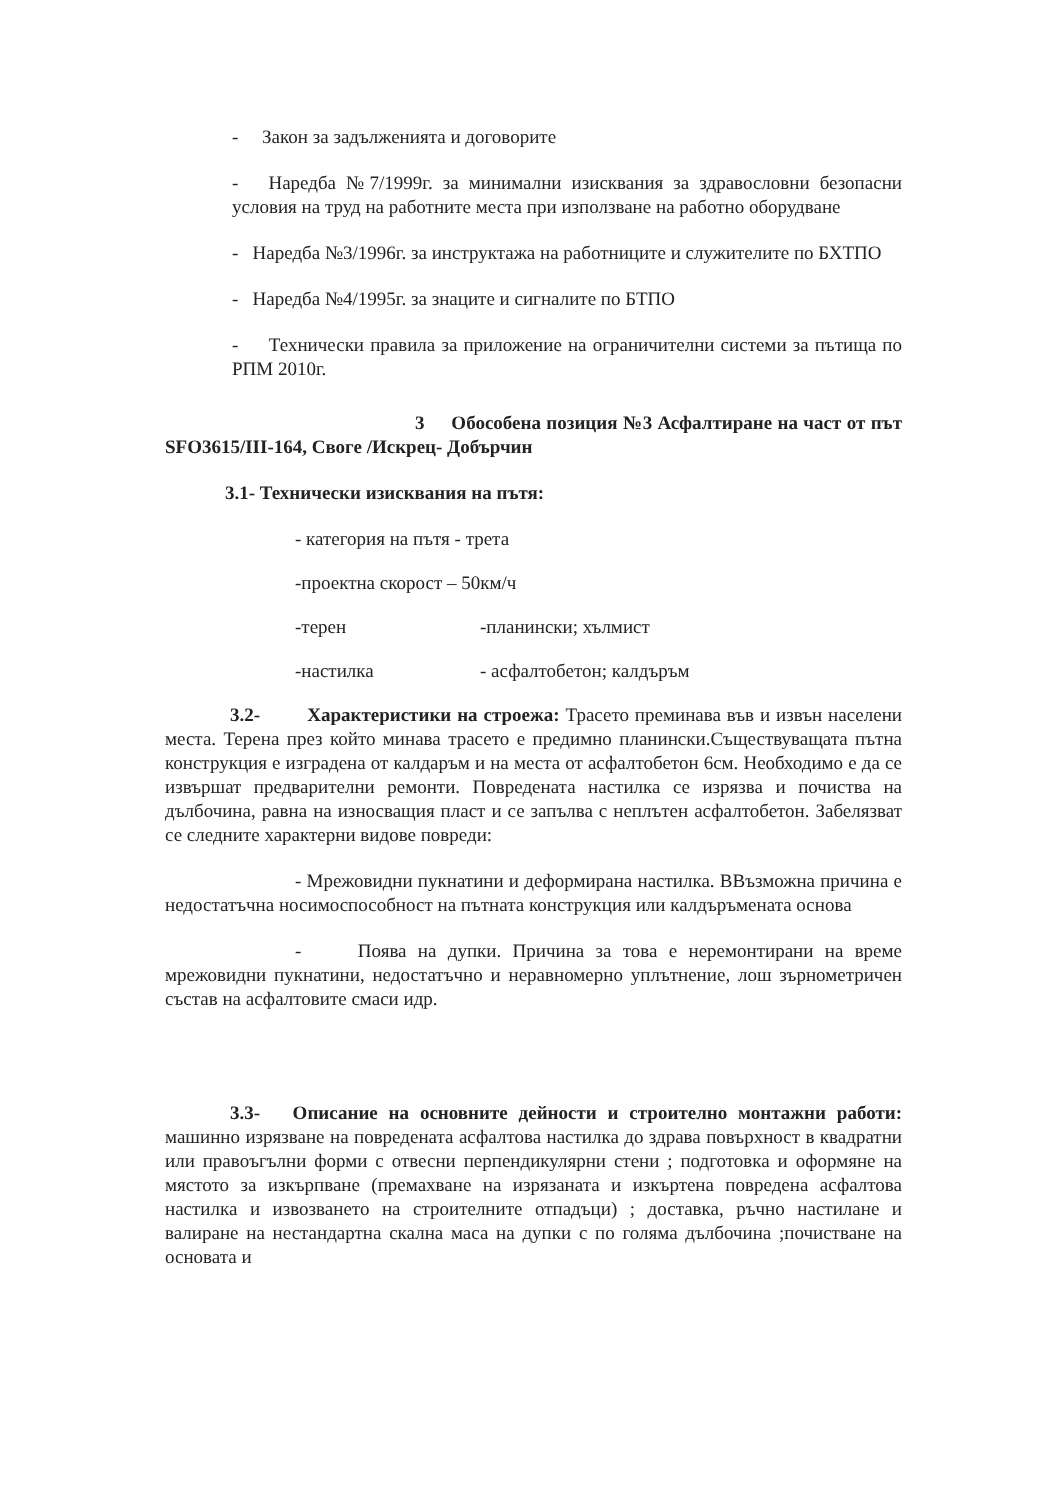- Закон за задълженията и договорите
- Наредба №7/1999г. за минимални изисквания за здравословни безопасни условия на труд на работните места при използване на работно оборудване
- Наредба №3/1996г. за инструктажа на работниците и служителите по БХТПО
- Наредба №4/1995г. за знаците и сигналите по БТПО
- Технически правила за приложение на ограничителни системи за пътища по РПМ 2010г.
3 Обособена позиция №3 Асфалтиране на част от път SFO3615/III-164, Своге /Искрец- Добърчин
3.1- Технически изисквания на пътя:
- категория на пътя - трета
-проектна скорост – 50км/ч
-терен -планински; хълмист
-настилка - асфалтобетон; калдъръм
3.2- Характеристики на строежа: Трасето преминава във и извън населени места. Терена през който минава трасето е предимно планински.Съществуващата пътна конструкция е изградена от калдаръм и на места от асфалтобетон 6см. Необходимо е да се извършат предварителни ремонти. Повредената настилка се изрязва и почиства на дълбочина, равна на износващия пласт и се запълва с неплътен асфалтобетон. Забелязват се следните характерни видове повреди:
- Мрежовидни пукнатини и деформирана настилка. ВВъзможна причина е недостатъчна носимоспособност на пътната конструкция или калдъръмената основа
- Поява на дупки. Причина за това е неремонтирани на време мрежовидни пукнатини, недостатъчно и неравномерно уплътнение, лош зърнометричен състав на асфалтовите смаси идр.
3.3- Описание на основните дейности и строително монтажни работи: машинно изрязване на повредената асфалтова настилка до здрава повърхност в квадратни или правоъгълни форми с отвесни перпендикулярни стени ; подготовка и оформяне на мястото за изкърпване (премахване на изрязаната и изкъртена повредена асфалтова настилка и извозването на строителните отпадъци) ; доставка, ръчно настилане и валиране на нестандартна скална маса на дупки с по голяма дълбочина ;почистване на основата и